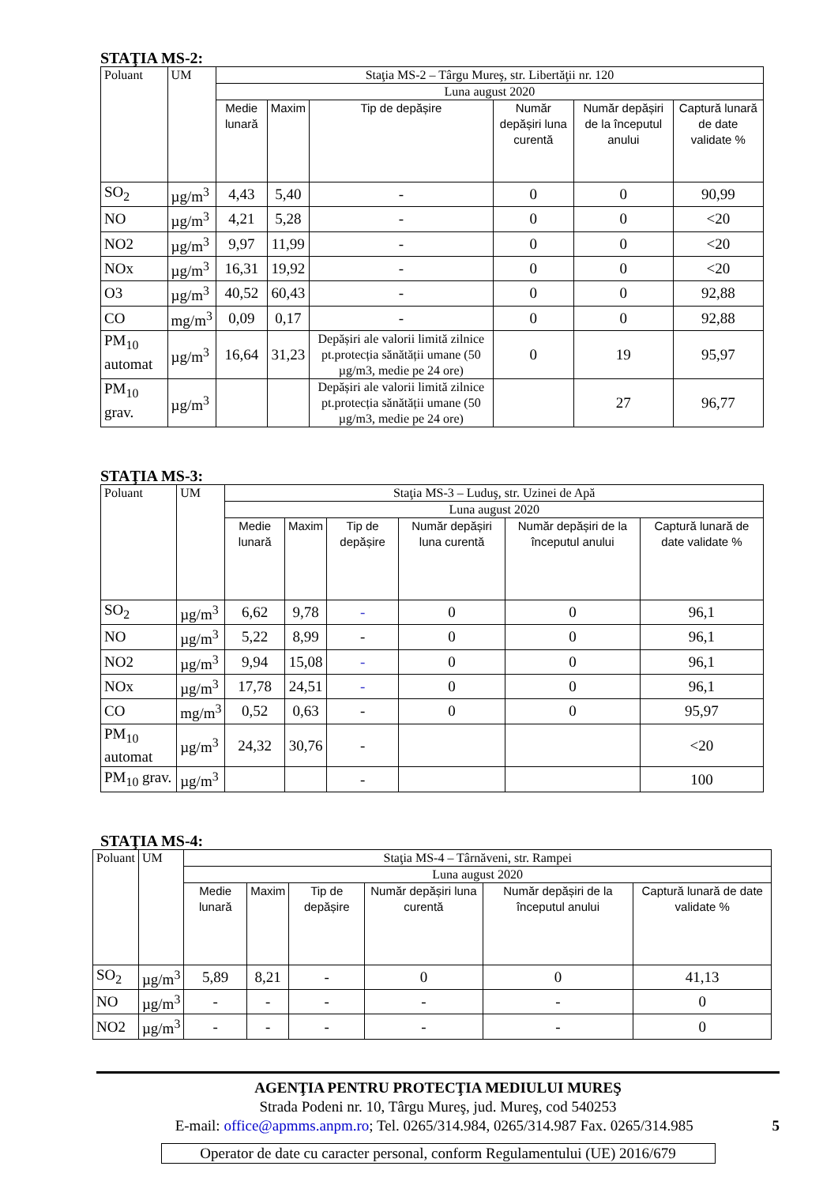STAŢIA MS-2:
| Poluant | UM | Staţia MS-2 – Târgu Mureş, str. Libertăţii nr. 120 | | | | | |
| --- | --- | --- | --- | --- | --- | --- | --- |
| | | Luna august 2020 | | | | | |
| | | Medie lunară | Maxim | Tip de depășire | Număr depășiri luna curentă | Număr depășiri de la începutul anului | Captură lunară de date validate % |
| SO<sub>2</sub> | µg/m<sup>3</sup> | 4,43 | 5,40 | - | 0 | 0 | 90,99 |
| NO | µg/m<sup>3</sup> | 4,21 | 5,28 | - | 0 | 0 | <20 |
| NO2 | µg/m<sup>3</sup> | 9,97 | 11,99 | - | 0 | 0 | <20 |
| NOx | µg/m<sup>3</sup> | 16,31 | 19,92 | - | 0 | 0 | <20 |
| O3 | µg/m<sup>3</sup> | 40,52 | 60,43 | - | 0 | 0 | 92,88 |
| CO | mg/m<sup>3</sup> | 0,09 | 0,17 | - | 0 | 0 | 92,88 |
| PM<sub>10</sub> automat | µg/m<sup>3</sup> | 16,64 | 31,23 | Depășiri ale valorii limită zilnice pt.protecția sănătății umane (50 µg/m3, medie pe 24 ore) | 0 | 19 | 95,97 |
| PM<sub>10</sub> grav. | µg/m<sup>3</sup> | | | Depășiri ale valorii limită zilnice pt.protecția sănătății umane (50 µg/m3, medie pe 24 ore) | | 27 | 96,77 |
STAŢIA MS-3:
| Poluant | UM | Staţia MS-3 – Luduş, str. Uzinei de Apă | | | | | |
| --- | --- | --- | --- | --- | --- | --- | --- |
| | | Luna august 2020 | | | | | |
| | | Medie lunară | Maxim | Tip de depășire | Număr depășiri luna curentă | Număr depășiri de la începutul anului | Captură lunară de date validate % |
| SO<sub>2</sub> | µg/m<sup>3</sup> | 6,62 | 9,78 | - | 0 | 0 | 96,1 |
| NO | µg/m<sup>3</sup> | 5,22 | 8,99 | - | 0 | 0 | 96,1 |
| NO2 | µg/m<sup>3</sup> | 9,94 | 15,08 | - | 0 | 0 | 96,1 |
| NOx | µg/m<sup>3</sup> | 17,78 | 24,51 | - | 0 | 0 | 96,1 |
| CO | mg/m<sup>3</sup> | 0,52 | 0,63 | - | 0 | 0 | 95,97 |
| PM<sub>10</sub> automat | µg/m<sup>3</sup> | 24,32 | 30,76 | - | | | <20 |
| PM<sub>10</sub> grav. | µg/m<sup>3</sup> | | | - | | | 100 |
STAŢIA MS-4:
| Poluant | UM | Staţia MS-4 – Târnăveni, str. Rampei | | | | | |
| --- | --- | --- | --- | --- | --- | --- | --- |
| | | Luna august 2020 | | | | | |
| | | Medie lunară | Maxim | Tip de depășire | Număr depășiri luna curentă | Număr depășiri de la începutul anului | Captură lunară de date validate % |
| SO<sub>2</sub> | µg/m<sup>3</sup> | 5,89 | 8,21 | - | 0 | 0 | 41,13 |
| NO | µg/m<sup>3</sup> | - | - | - | - | - | 0 |
| NO2 | µg/m<sup>3</sup> | - | - | - | - | - | 0 |
AGENŢIA PENTRU PROTECŢIA MEDIULUI MUREŞ
Strada Podeni nr. 10, Târgu Mureş, jud. Mureş, cod 540253
E-mail: office@apmms.anpm.ro; Tel. 0265/314.984, 0265/314.987 Fax. 0265/314.985 5
Operator de date cu caracter personal, conform Regulamentului (UE) 2016/679